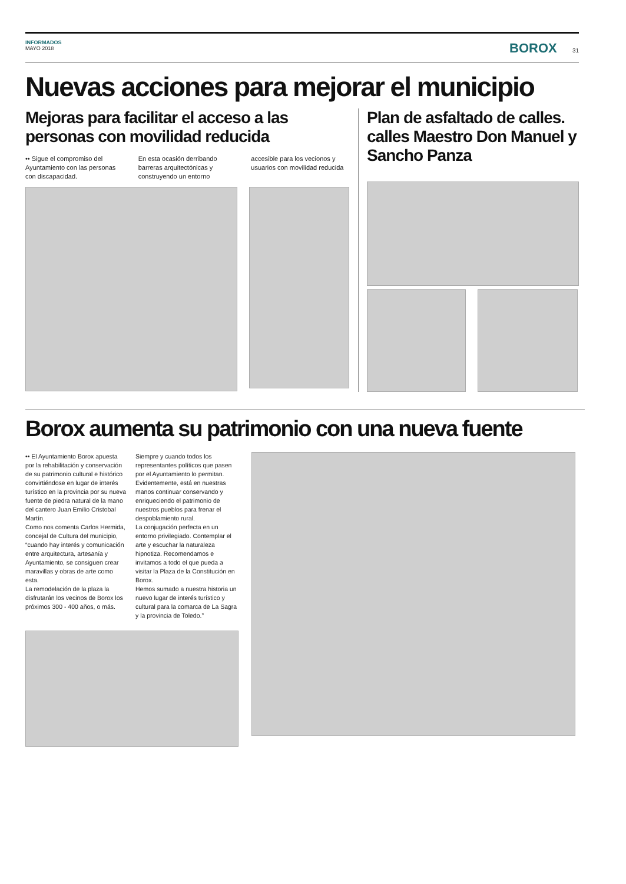INFORMADOS
MAYO 2018
BOROX 31
Nuevas acciones para mejorar el municipio
Mejoras para facilitar el acceso a las personas con movilidad reducida
•• Sigue el compromiso del Ayuntamiento con las personas con discapacidad.
En esta ocasión derribando barreras arquitectónicas y construyendo un entorno
accesible para los vecionos y usuarios con movilidad reducida
Plan de asfaltado de calles. calles Maestro Don Manuel y Sancho Panza
Borox aumenta su patrimonio con una nueva fuente
•• El Ayuntamiento Borox apuesta por la rehabilitación y conservación de su patrimonio cultural e histórico convirtiéndose en lugar de interés turístico en la provincia por su nueva fuente de piedra natural de la mano del cantero Juan Emilio Cristobal Martín.
Como nos comenta Carlos Hermida, concejal de Cultura del municipio, “cuando hay interés y comunicación entre arquitectura, artesanía y Ayuntamiento, se consiguen crear maravillas y obras de arte como esta.
La remodelación de la plaza la disfrutarán los vecinos de Borox los próximos 300 - 400 años, o más.
Siempre y cuando todos los representantes políticos que pasen por el Ayuntamiento lo permitan.
Evidentemente, está en nuestras manos continuar conservando y enriqueciendo el patrimonio de nuestros pueblos para frenar el despoblamiento rural.
La conjugación perfecta en un entorno privilegiado. Contemplar el arte y escuchar la naturaleza hipnotiza. Recomendamos e invitamos a todo el que pueda a visitar la Plaza de la Constitución en Borox.
Hemos sumado a nuestra historia un nuevo lugar de interés turístico y cultural para la comarca de La Sagra y la provincia de Toledo.”